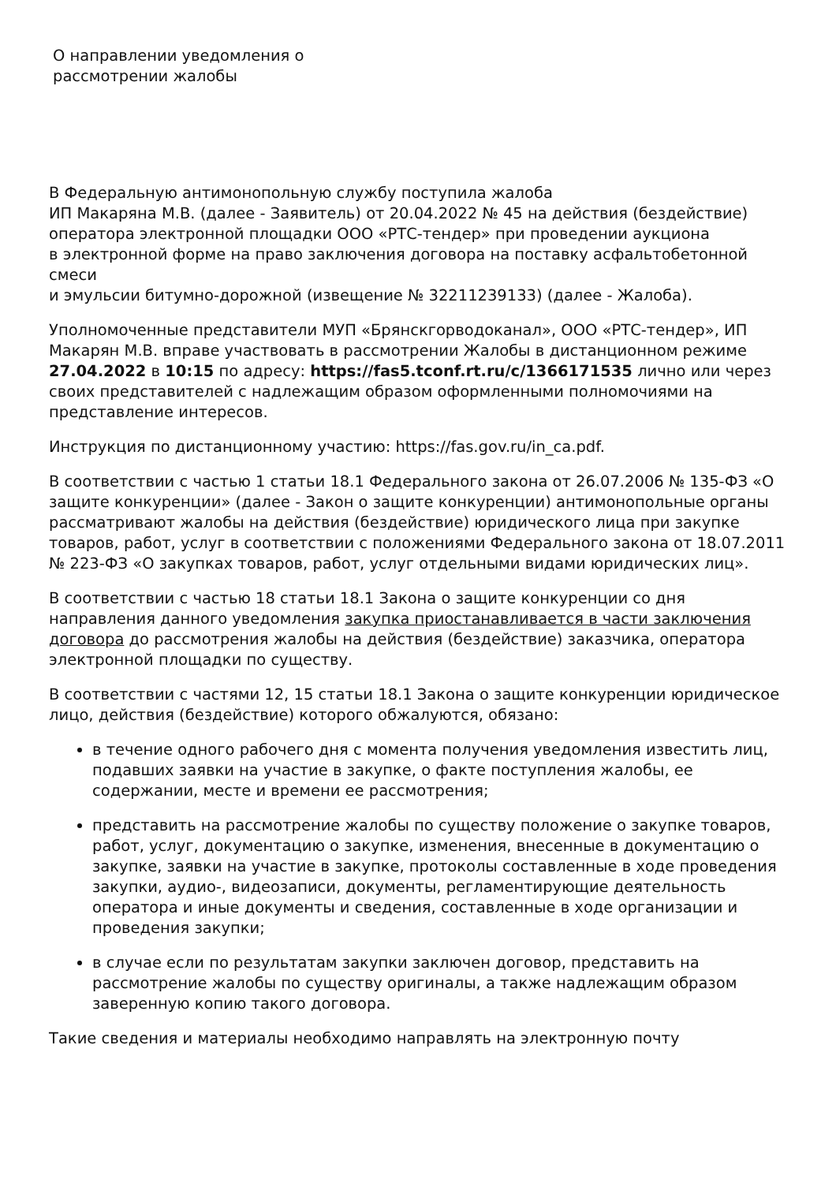О направлении уведомления о рассмотрении жалобы
В Федеральную антимонопольную службу поступила жалоба
ИП Макаряна М.В. (далее - Заявитель) от 20.04.2022 № 45 на действия (бездействие) оператора электронной площадки ООО «РТС-тендер» при проведении аукциона
в электронной форме на право заключения договора на поставку асфальтобетонной смеси
и эмульсии битумно-дорожной (извещение № 32211239133) (далее - Жалоба).
Уполномоченные представители МУП «Брянскгорводоканал», ООО «РТС-тендер», ИП Макарян М.В. вправе участвовать в рассмотрении Жалобы в дистанционном режиме 27.04.2022 в 10:15 по адресу: https://fas5.tconf.rt.ru/c/1366171535 лично или через своих представителей с надлежащим образом оформленными полномочиями на представление интересов.
Инструкция по дистанционному участию: https://fas.gov.ru/in_ca.pdf.
В соответствии с частью 1 статьи 18.1 Федерального закона от 26.07.2006 № 135-ФЗ «О защите конкуренции» (далее - Закон о защите конкуренции) антимонопольные органы рассматривают жалобы на действия (бездействие) юридического лица при закупке товаров, работ, услуг в соответствии с положениями Федерального закона от 18.07.2011 № 223-ФЗ «О закупках товаров, работ, услуг отдельными видами юридических лиц».
В соответствии с частью 18 статьи 18.1 Закона о защите конкуренции со дня направления данного уведомления закупка приостанавливается в части заключения договора до рассмотрения жалобы на действия (бездействие) заказчика, оператора электронной площадки по существу.
В соответствии с частями 12, 15 статьи 18.1 Закона о защите конкуренции юридическое лицо, действия (бездействие) которого обжалуются, обязано:
в течение одного рабочего дня с момента получения уведомления известить лиц, подавших заявки на участие в закупке, о факте поступления жалобы, ее содержании, месте и времени ее рассмотрения;
представить на рассмотрение жалобы по существу положение о закупке товаров, работ, услуг, документацию о закупке, изменения, внесенные в документацию о закупке, заявки на участие в закупке, протоколы составленные в ходе проведения закупки, аудио-, видеозаписи, документы, регламентирующие деятельность оператора и иные документы и сведения, составленные в ходе организации и проведения закупки;
в случае если по результатам закупки заключен договор, представить на рассмотрение жалобы по существу оригиналы, а также надлежащим образом заверенную копию такого договора.
Такие сведения и материалы необходимо направлять на электронную почту